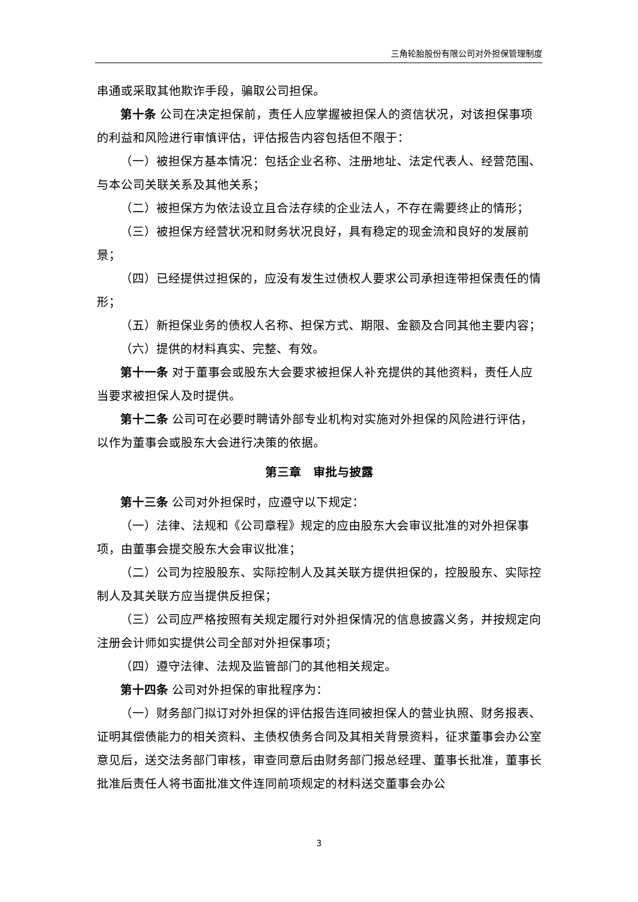三角轮胎股份有限公司对外担保管理制度
串通或采取其他欺诈手段，骗取公司担保。
第十条 公司在决定担保前，责任人应掌握被担保人的资信状况，对该担保事项的利益和风险进行审慎评估，评估报告内容包括但不限于：
（一）被担保方基本情况：包括企业名称、注册地址、法定代表人、经营范围、与本公司关联关系及其他关系；
（二）被担保方为依法设立且合法存续的企业法人，不存在需要终止的情形；
（三）被担保方经营状况和财务状况良好，具有稳定的现金流和良好的发展前景；
（四）已经提供过担保的，应没有发生过债权人要求公司承担连带担保责任的情形；
（五）新担保业务的债权人名称、担保方式、期限、金额及合同其他主要内容；
（六）提供的材料真实、完整、有效。
第十一条 对于董事会或股东大会要求被担保人补充提供的其他资料，责任人应当要求被担保人及时提供。
第十二条 公司可在必要时聘请外部专业机构对实施对外担保的风险进行评估，以作为董事会或股东大会进行决策的依据。
第三章　审批与披露
第十三条 公司对外担保时，应遵守以下规定：
（一）法律、法规和《公司章程》规定的应由股东大会审议批准的对外担保事项，由董事会提交股东大会审议批准；
（二）公司为控股股东、实际控制人及其关联方提供担保的，控股股东、实际控制人及其关联方应当提供反担保；
（三）公司应严格按照有关规定履行对外担保情况的信息披露义务，并按规定向注册会计师如实提供公司全部对外担保事项；
（四）遵守法律、法规及监管部门的其他相关规定。
第十四条 公司对外担保的审批程序为：
（一）财务部门拟订对外担保的评估报告连同被担保人的营业执照、财务报表、证明其偿债能力的相关资料、主债权债务合同及其相关背景资料，征求董事会办公室意见后，送交法务部门审核，审查同意后由财务部门报总经理、董事长批准，董事长批准后责任人将书面批准文件连同前项规定的材料送交董事会办公
3